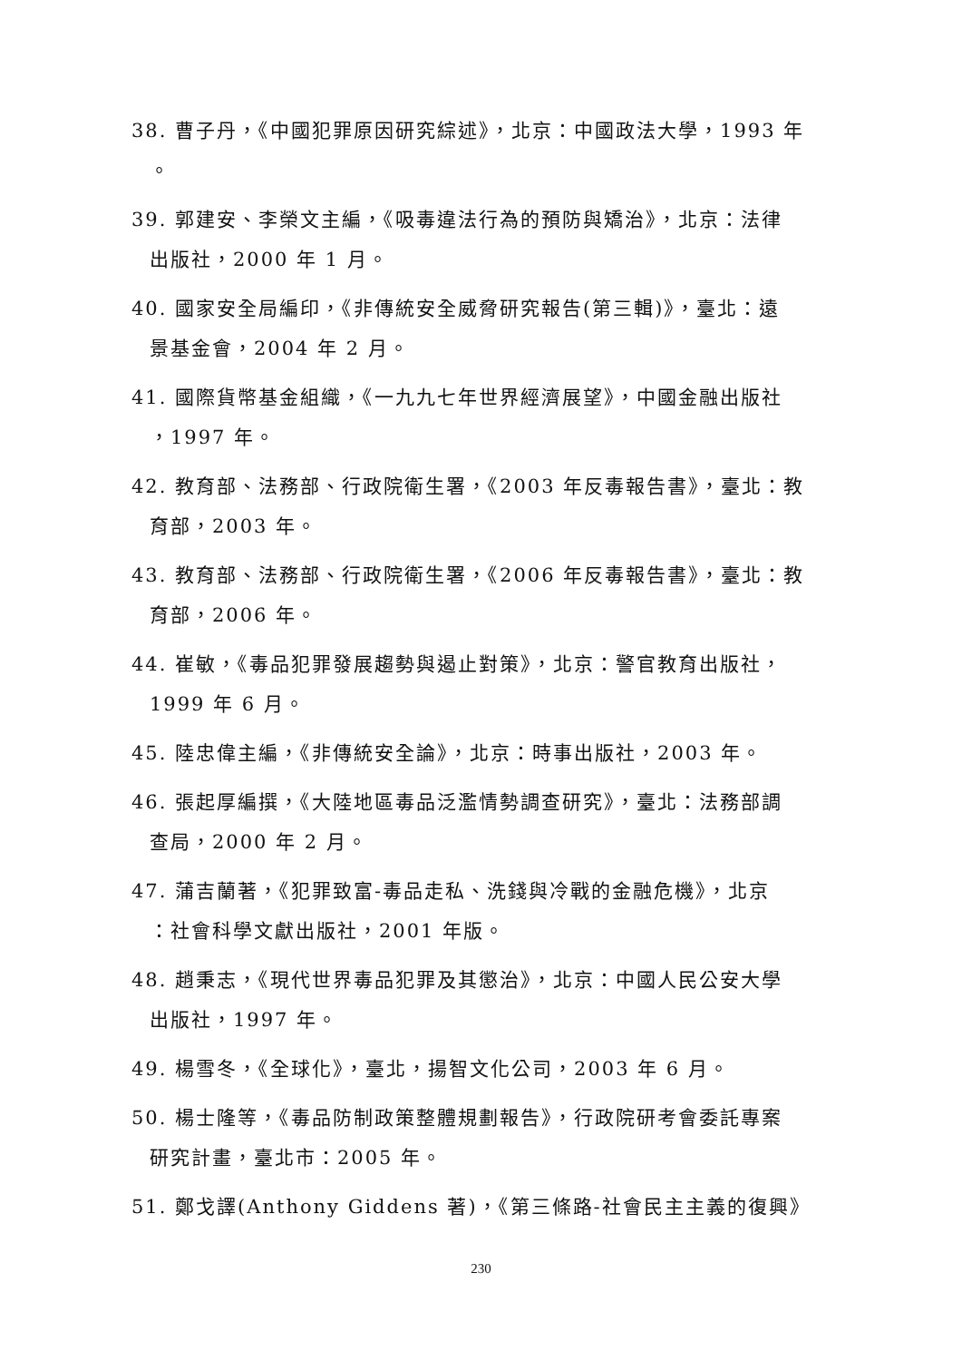38. 曹子丹，《中國犯罪原因研究綜述》，北京：中國政法大學，1993 年
。
39. 郭建安、李榮文主編，《吸毒違法行為的預防與矯治》，北京：法律
出版社，2000 年 1 月。
40. 國家安全局編印，《非傳統安全威脅研究報告(第三輯)》，臺北：遠
景基金會，2004 年 2 月。
41. 國際貨幣基金組織，《一九九七年世界經濟展望》，中國金融出版社
，1997 年。
42. 教育部、法務部、行政院衛生署，《2003 年反毒報告書》，臺北：教
育部，2003 年。
43. 教育部、法務部、行政院衛生署，《2006 年反毒報告書》，臺北：教
育部，2006 年。
44. 崔敏，《毒品犯罪發展趨勢與遏止對策》，北京：警官教育出版社，
1999 年 6 月。
45. 陸忠偉主編，《非傳統安全論》，北京：時事出版社，2003 年。
46. 張起厚編撰，《大陸地區毒品泛濫情勢調查研究》，臺北：法務部調
查局，2000 年 2 月。
47. 蒲吉蘭著，《犯罪致富-毒品走私、洗錢與冷戰的金融危機》，北京
：社會科學文獻出版社，2001 年版。
48. 趙秉志，《現代世界毒品犯罪及其懲治》，北京：中國人民公安大學
出版社，1997 年。
49. 楊雪冬，《全球化》，臺北，揚智文化公司，2003 年 6 月。
50. 楊士隆等，《毒品防制政策整體規劃報告》，行政院研考會委託專案
研究計畫，臺北市：2005 年。
51. 鄭戈譯(Anthony Giddens 著)，《第三條路-社會民主主義的復興》
230